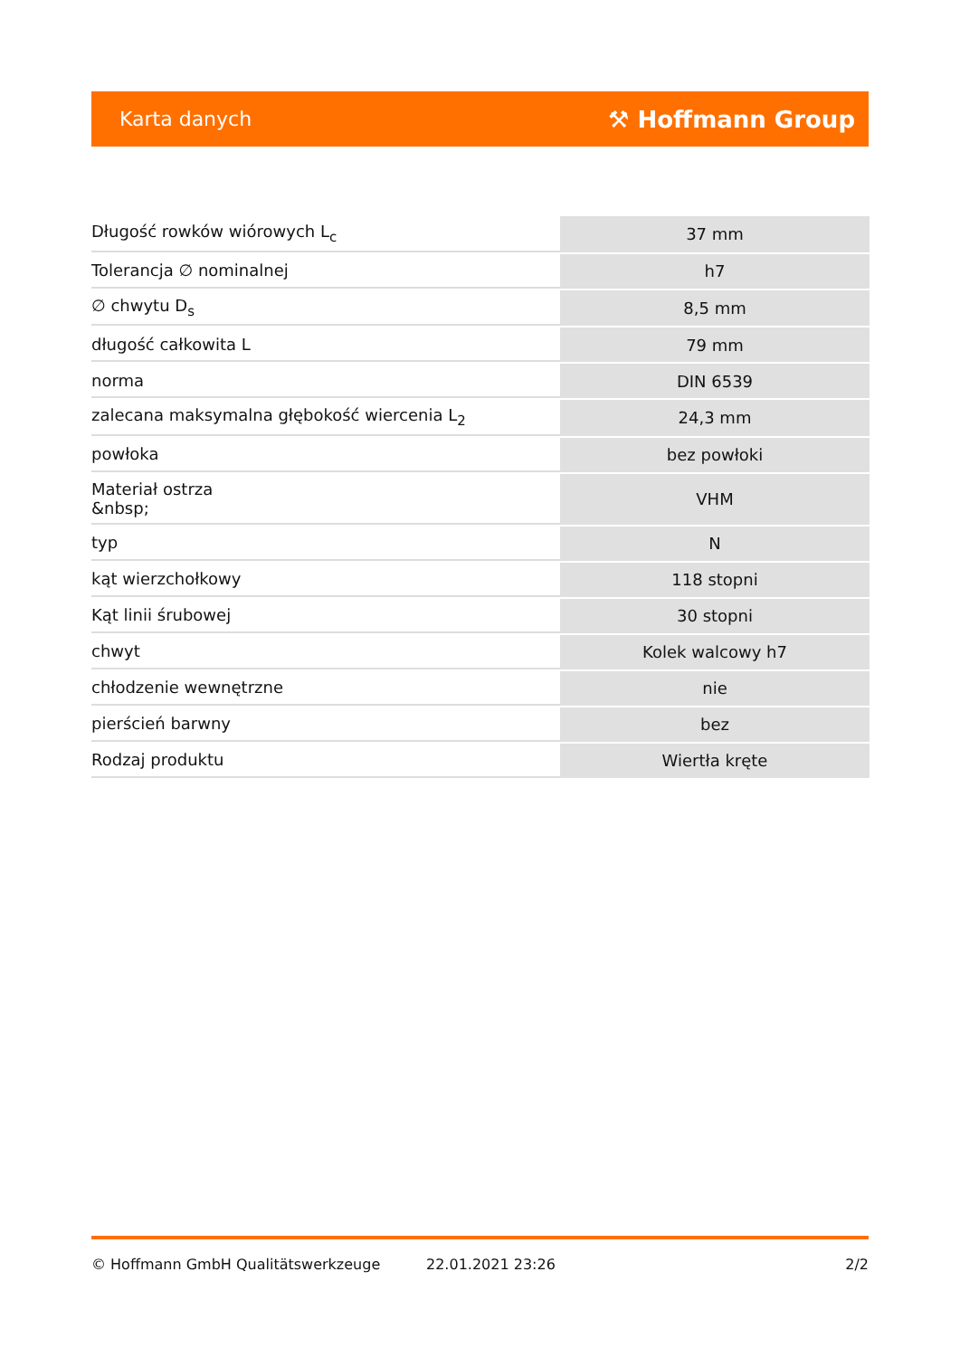Karta danych ⚒ Hoffmann Group
| Długość rowków wiórowych L<sub>c</sub> | 37 mm |
| Tolerancja ∅ nominalnej | h7 |
| ∅ chwytu D<sub>s</sub> | 8,5 mm |
| długość całkowita L | 79 mm |
| norma | DIN 6539 |
| zalecana maksymalna głębokość wiercenia L<sub>2</sub> | 24,3 mm |
| powłoka | bez powłoki |
| Materiał ostrza &nbsp; | VHM |
| typ | N |
| kąt wierzchołkowy | 118 stopni |
| Kąt linii śrubowej | 30 stopni |
| chwyt | Kolek walcowy h7 |
| chłodzenie wewnętrzne | nie |
| pierścień barwny | bez |
| Rodzaj produktu | Wiertła kręte |
© Hoffmann GmbH Qualitätswerkzeuge 22.01.2021 23:26 2/2